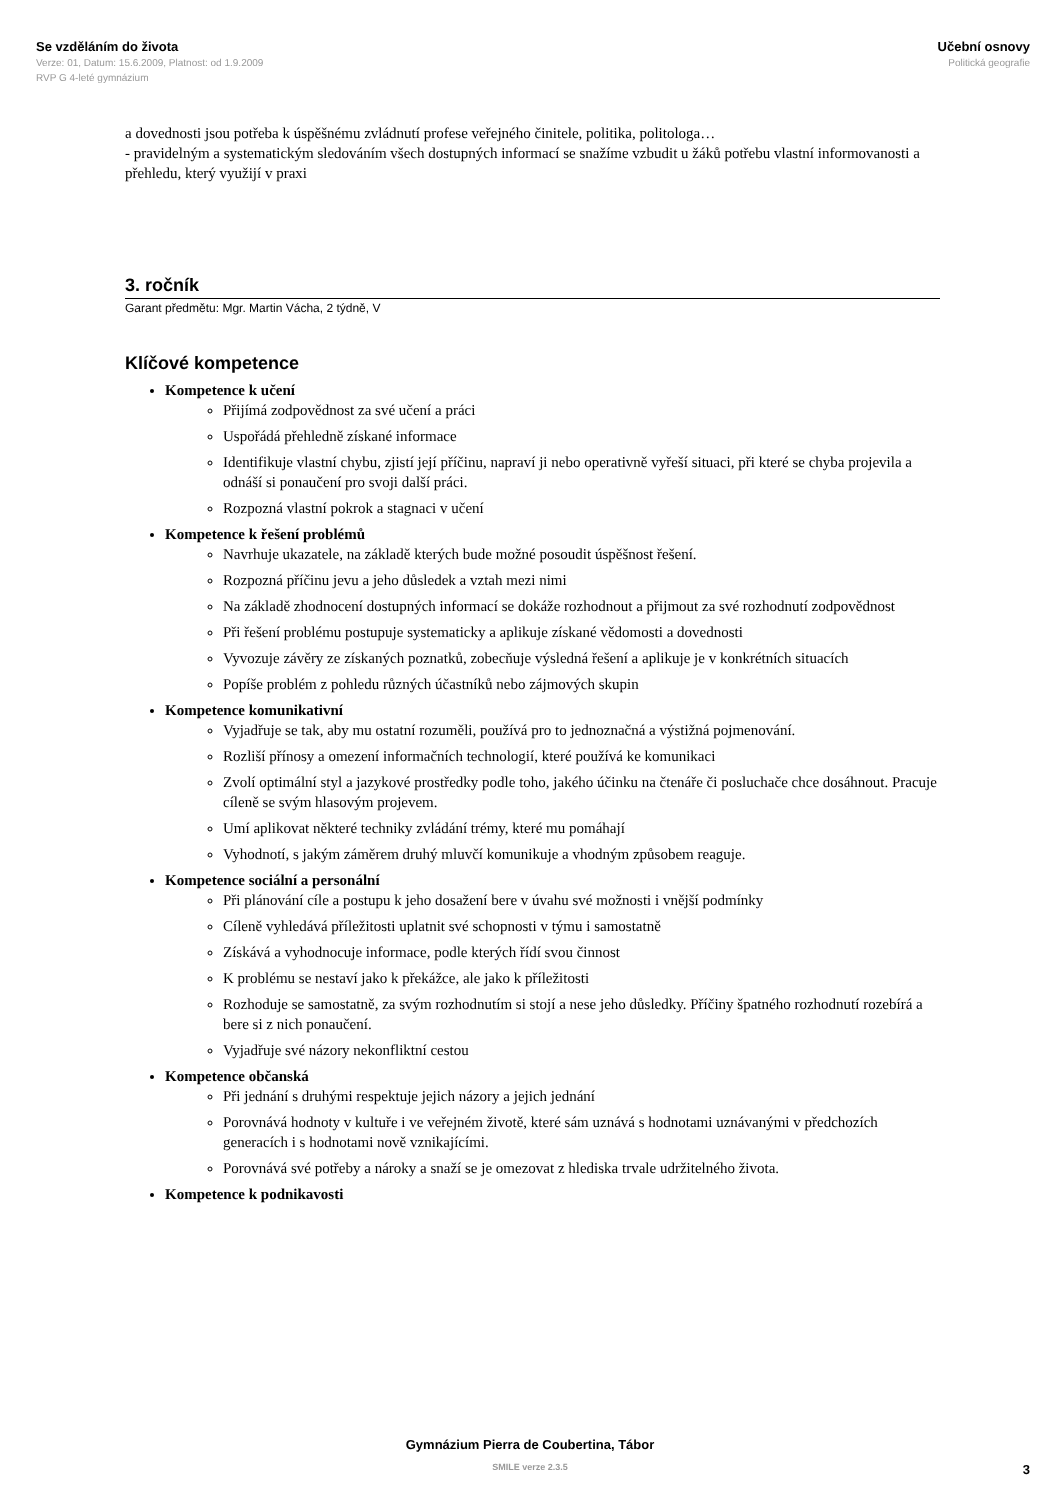Se vzděláním do života
Verze: 01, Datum: 15.6.2009, Platnost: od 1.9.2009
RVP G 4-leté gymnázium
Učební osnovy
Politická geografie
a dovednosti jsou potřeba k úspěšnému zvládnutí profese veřejného činitele, politika, politologa…
- pravidelným a systematickým sledováním všech dostupných informací se snažíme vzbudit u žáků potřebu vlastní informovanosti a přehledu, který využijí v praxi
3. ročník
Garant předmětu: Mgr. Martin Vácha, 2 týdně, V
Klíčové kompetence
Kompetence k učení
Přijímá zodpovědnost za své učení a práci
Uspořádá přehledně získané informace
Identifikuje vlastní chybu, zjistí její příčinu, napraví ji nebo operativně vyřeší situaci, při které se chyba projevila a odnáší si ponaučení pro svoji další práci.
Rozpozná vlastní pokrok a stagnaci v učení
Kompetence k řešení problémů
Navrhuje ukazatele, na základě kterých bude možné posoudit úspěšnost řešení.
Rozpozná příčinu jevu a jeho důsledek a vztah mezi nimi
Na základě zhodnocení dostupných informací se dokáže rozhodnout a přijmout za své rozhodnutí zodpovědnost
Při řešení problému postupuje systematicky a aplikuje získané vědomosti a dovednosti
Vyvozuje závěry ze získaných poznatků, zobecňuje výsledná řešení a aplikuje je v konkrétních situacích
Popíše problém z pohledu různých účastníků nebo zájmových skupin
Kompetence komunikativní
Vyjadřuje se tak, aby mu ostatní rozuměli, používá pro to jednoznačná a výstižná pojmenování.
Rozliší přínosy a omezení informačních technologií, které používá ke komunikaci
Zvolí optimální styl a jazykové prostředky podle toho, jakého účinku na čtenáře či posluchače chce dosáhnout. Pracuje cíleně se svým hlasovým projevem.
Umí aplikovat některé techniky zvládání trémy, které mu pomáhají
Vyhodnotí, s jakým záměrem druhý mluvčí komunikuje a vhodným způsobem reaguje.
Kompetence sociální a personální
Při plánování cíle a postupu k jeho dosažení bere v úvahu své možnosti i vnější podmínky
Cíleně vyhledává příležitosti uplatnit své schopnosti v týmu i samostatně
Získává a vyhodnocuje informace, podle kterých řídí svou činnost
K problému se nestaví jako k překážce, ale jako k příležitosti
Rozhoduje se samostatně, za svým rozhodnutím si stojí a nese jeho důsledky. Příčiny špatného rozhodnutí rozebírá a bere si z nich ponaučení.
Vyjadřuje své názory nekonfliktní cestou
Kompetence občanská
Při jednání s druhými respektuje jejich názory a jejich jednání
Porovnává hodnoty v kultuře i ve veřejném životě, které sám uznává s hodnotami uznávanými v předchozích generacích i s hodnotami nově vznikajícími.
Porovnává své potřeby a nároky a snaží se je omezovat z hlediska trvale udržitelného života.
Kompetence k podnikavosti
Gymnázium Pierra de Coubertina, Tábor
SMILE verze 2.3.5
3